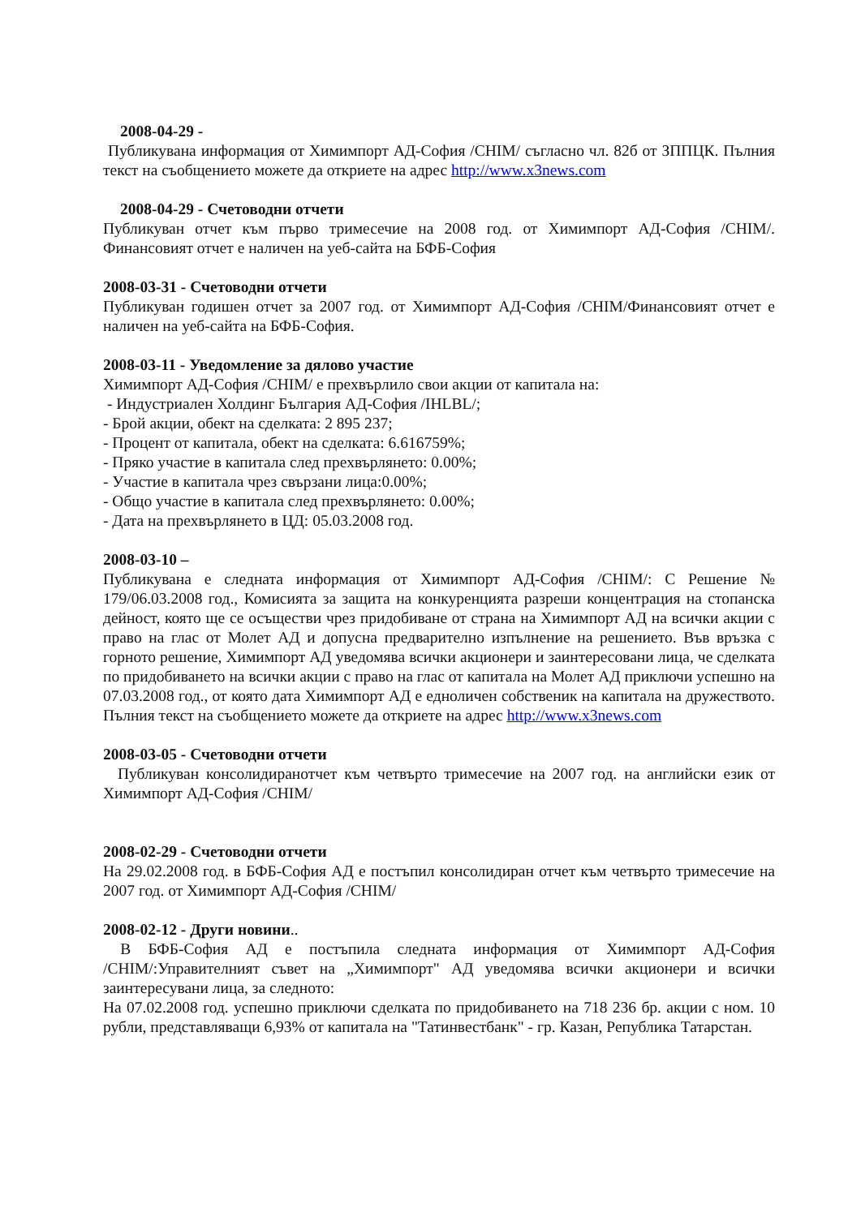2008-04-29 -
Публикувана информация от Химимпорт АД-София /CHIM/ съгласно чл. 82б от ЗППЦК. Пълния текст на съобщението можете да откриете на адрес http://www.x3news.com
2008-04-29 - Счетоводни отчети
Публикуван отчет към първо тримесечие на 2008 год. от Химимпорт АД-София /CHIM/. Финансовият отчет е наличен на уеб-сайта на БФБ-София
2008-03-31 - Счетоводни отчети
Публикуван годишен отчет за 2007 год. от Химимпорт АД-София /CHIM/Финансовият отчет е наличен на уеб-сайта на БФБ-София.
2008-03-11 - Уведомление за дялово участие
Химимпорт АД-София /CHIM/ е прехвърлило свои акции от капитала на:
- Индустриален Холдинг България АД-София /IHLBL/;
- Брой акции, обект на сделката: 2 895 237;
- Процент от капитала, обект на сделката: 6.616759%;
- Пряко участие в капитала след прехвърлянето: 0.00%;
- Участие в капитала чрез свързани лица:0.00%;
- Общо участие в капитала след прехвърлянето: 0.00%;
- Дата на прехвърлянето в ЦД: 05.03.2008 год.
2008-03-10 –
Публикувана е следната информация от Химимпорт АД-София /CHIM/: С Решение № 179/06.03.2008 год., Комисията за защита на конкуренцията разреши концентрация на стопанска дейност, която ще се осъществи чрез придобиване от страна на Химимпорт АД на всички акции с право на глас от Молет АД и допусна предварително изпълнение на решението. Във връзка с горното решение, Химимпорт АД уведомява всички акционери и заинтересовани лица, че сделката по придобиването на всички акции с право на глас от капитала на Молет АД приключи успешно на 07.03.2008 год., от която дата Химимпорт АД е едноличен собственик на капитала на дружеството. Пълния текст на съобщението можете да откриете на адрес http://www.x3news.com
2008-03-05 - Счетоводни отчети
Публикуван консолидиранотчет към четвърто тримесечие на 2007 год. на английски език от Химимпорт АД-София /CHIM/
2008-02-29 - Счетоводни отчети
На 29.02.2008 год. в БФБ-София АД е постъпил консолидиран отчет към четвърто тримесечие на 2007 год. от Химимпорт АД-София /CHIM/
2008-02-12 - Други новини..
В БФБ-София АД е постъпила следната информация от Химимпорт АД-София /CHIM/:Управителният съвет на „Химимпорт" АД уведомява всички акционери и всички заинтересувани лица, за следното:
На 07.02.2008 год. успешно приключи сделката по придобиването на 718 236 бр. акции с ном. 10 рубли, представляващи 6,93% от капитала на "Татинвестбанк" - гр. Казан, Република Татарстан.